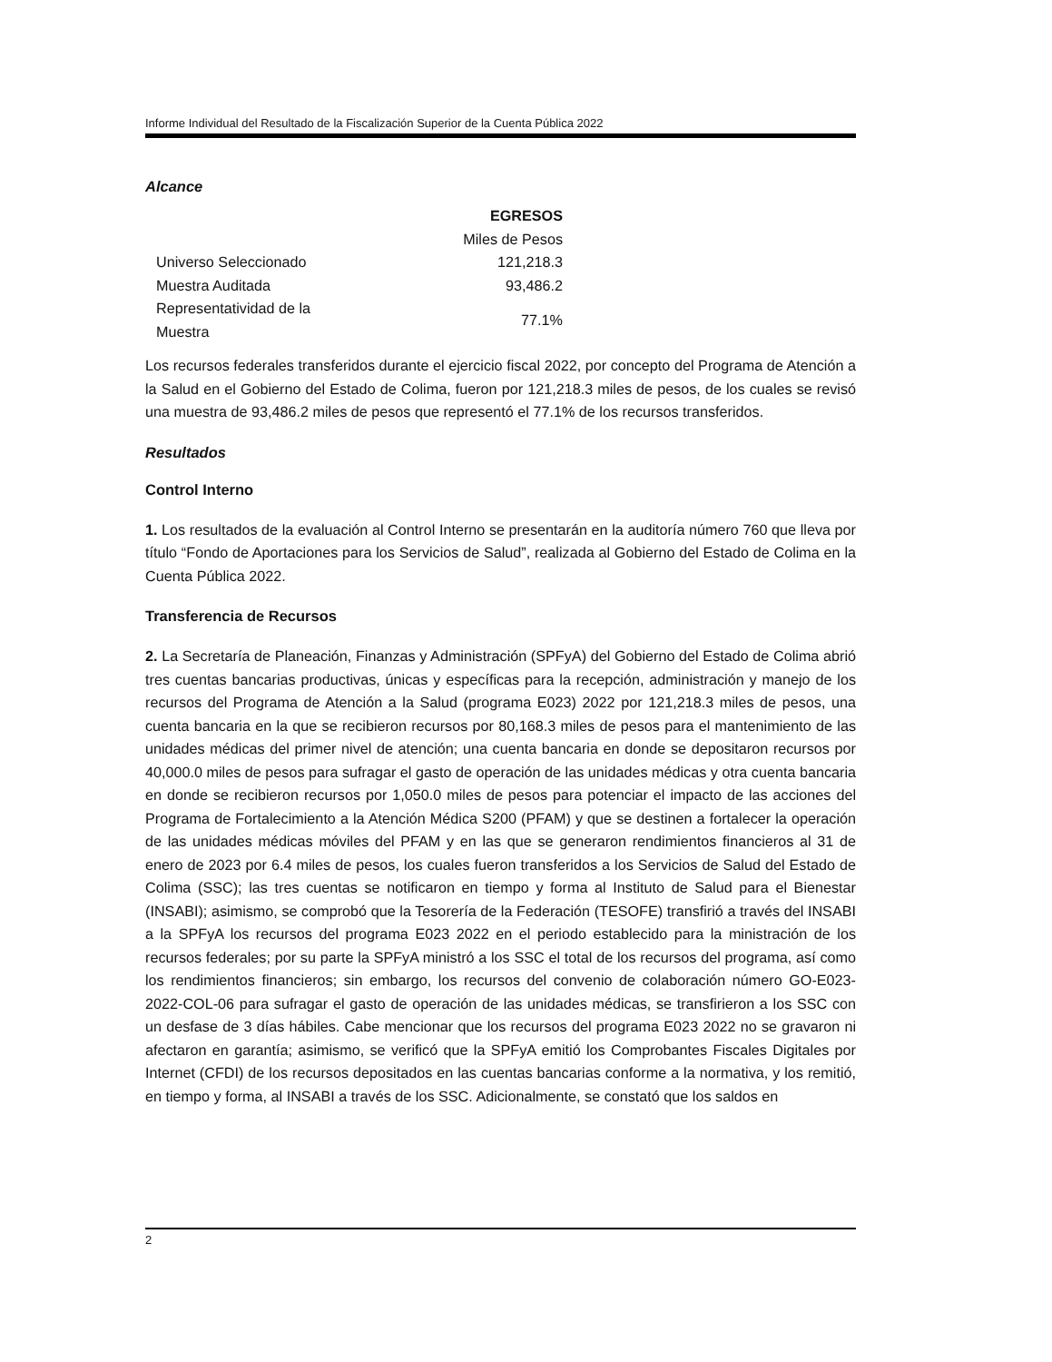Informe Individual del Resultado de la Fiscalización Superior de la Cuenta Pública 2022
Alcance
| | EGRESOS |
| --- | --- |
| | Miles de Pesos |
| Universo Seleccionado | 121,218.3 |
| Muestra Auditada | 93,486.2 |
| Representatividad de la Muestra | 77.1% |
Los recursos federales transferidos durante el ejercicio fiscal 2022, por concepto del Programa de Atención a la Salud en el Gobierno del Estado de Colima, fueron por 121,218.3 miles de pesos, de los cuales se revisó una muestra de 93,486.2 miles de pesos que representó el 77.1% de los recursos transferidos.
Resultados
Control Interno
1. Los resultados de la evaluación al Control Interno se presentarán en la auditoría número 760 que lleva por título “Fondo de Aportaciones para los Servicios de Salud”, realizada al Gobierno del Estado de Colima en la Cuenta Pública 2022.
Transferencia de Recursos
2. La Secretaría de Planeación, Finanzas y Administración (SPFyA) del Gobierno del Estado de Colima abrió tres cuentas bancarias productivas, únicas y específicas para la recepción, administración y manejo de los recursos del Programa de Atención a la Salud (programa E023) 2022 por 121,218.3 miles de pesos, una cuenta bancaria en la que se recibieron recursos por 80,168.3 miles de pesos para el mantenimiento de las unidades médicas del primer nivel de atención; una cuenta bancaria en donde se depositaron recursos por 40,000.0 miles de pesos para sufragar el gasto de operación de las unidades médicas y otra cuenta bancaria en donde se recibieron recursos por 1,050.0 miles de pesos para potenciar el impacto de las acciones del Programa de Fortalecimiento a la Atención Médica S200 (PFAM) y que se destinen a fortalecer la operación de las unidades médicas móviles del PFAM y en las que se generaron rendimientos financieros al 31 de enero de 2023 por 6.4 miles de pesos, los cuales fueron transferidos a los Servicios de Salud del Estado de Colima (SSC); las tres cuentas se notificaron en tiempo y forma al Instituto de Salud para el Bienestar (INSABI); asimismo, se comprobó que la Tesorería de la Federación (TESOFE) transfirió a través del INSABI a la SPFyA los recursos del programa E023 2022 en el periodo establecido para la ministración de los recursos federales; por su parte la SPFyA ministró a los SSC el total de los recursos del programa, así como los rendimientos financieros; sin embargo, los recursos del convenio de colaboración número GO-E023-2022-COL-06 para sufragar el gasto de operación de las unidades médicas, se transfirieron a los SSC con un desfase de 3 días hábiles. Cabe mencionar que los recursos del programa E023 2022 no se gravaron ni afectaron en garantía; asimismo, se verificó que la SPFyA emitió los Comprobantes Fiscales Digitales por Internet (CFDI) de los recursos depositados en las cuentas bancarias conforme a la normativa, y los remitió, en tiempo y forma, al INSABI a través de los SSC. Adicionalmente, se constató que los saldos en
2